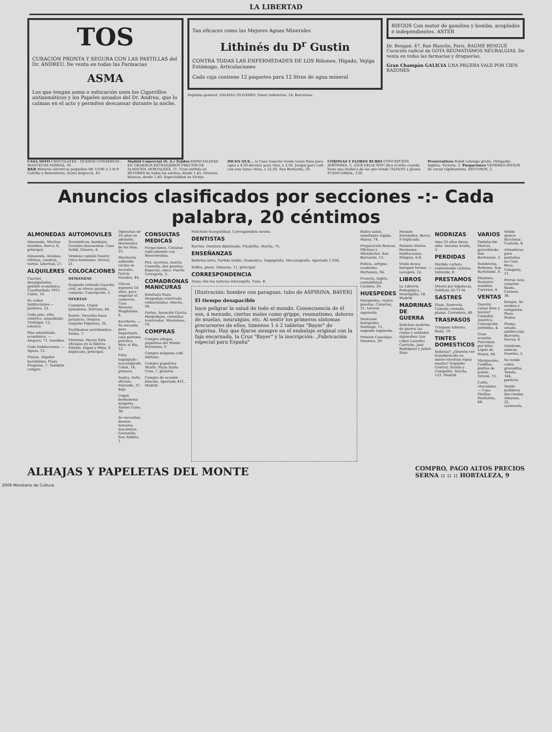LA LIBERTAD
TOS
CURACIÓN PRONTA Y SEGURA CON LAS PASTILLAS del Dr. ANDREU. De venta en todas las Farmacias
ASMA
Los que tengan asma o sofocación usen los Cigarrillos antiasmáticos y los Papeles azoados del Dr. Andreu, que lo calman en el acto y permiten descansar durante la noche.
Tan eficaces como las Mejores Aguas Minerales
Lithinés du D<sup>r</sup> Gustin
CONTRA TODAS LAS ENFERMEDADES DE LOS Riñones, Hígado, Vejiga Estómago, Articulaciones
Cada caja contiene 12 paquetes para 12 litros de agua mineral
Depósito general: DALMAU OLIVERES. Paseo Industrias, 14. Barcelona.
RIEGOS Con motor de gasolina y bomba, acoplados é independientes. ASTER
Dr. Bengué, 47, Rue Blanche, Paris. BAUME BENGUÉ Curación radical de GOTA REUMATISMOS NEURALGIAS. De venta en todas las farmacias y droguerías.
Gran Champán GALICIA UNA PRUEBA VALE POR CIEN RAZONES
CASA SOTO CHOCOLATES - QUESOS CONSERVAS - MANTECAS FERRAZ, 30
BKB Motores eléctricos pequeños DE 1/100 A 2 H-P Calviño y Rementería, Santa Engracia, 43
Madrid Comercial (S. A.) Tejidos ESPECIALIDAD EN GÉNEROS EXTRANJEROS PRECIOS DE ALMACÉN. HORTALEZA, 71. Gran surtido en RETORES de todos los anchos, desde 1,45. Géneros blancos, desde 1,40. Especialidad en Vichys.
DICEN QUE... la Casa Gaiache vende vasos finos para agua a 4,50 docena; para vino, a 3,50. Juegos para café con seis tazas china, a 22,50. San Bernardo, 20.
CORONAS Y FLORES RUBIO CONCEPCIÓN JERÓNIMA, 3. ¡QUÉ FELIZ SOY! dice el niño cuando tiene una muñeca de las que vende TILFANY a plazos. FUENCARRAL, 139.
Preservativos Pedid catálogo gratis. Ortopedia inglesa. Victoria, 2. Purgaciones VENÉREO-SIFILIS Se curan rápidamente. ESTUDIOS, 2.
Anuncios clasificados por secciones -:- Cada palabra, 20 céntimos
ALMONEDAS
Almoneda. Muchos muebles. Barco, 6, principal.
Almoneda. Alcobas, vitrinas, cuadros, varios. Libertad, 27.
ALQUILERES
Cuartos desalquilados, gestión económica. Casafundada 1915. Colón, 14.
Se ceden habitaciones.—Jardines, 33.
Cedo piso, sitio céntrico, amueblado. Trafalgar, 12, estanco.
Piso amueblado, económico. — Amparo, 71, muebles.
Cedo habitaciones. — Aguas, 12.
Pianos. Alquiler baratísimo. Plaza Progreso, 7. También compro.
AUTOMOVILES
Neumáticos, bandajes. Grandes descuentos. Casa Ardid, Génova, 4.
Véndese camión Saurer, cinco toneladas. Arenal, 21.
COLOCACIONES
DEMANDAS
Sargento retirado Guardia civil, se ofrece guarda, conserje. Concepción, 3.
OFERTAS
Camisera. Urgen ojaladoras. Serrano, 44.
Sastre. Necesita buen jornalero, Ovejero. Augusto Figueroa, 35.
Facilitamos servidumbre. Palma, 7.
Floristas. Hacen falta oficialas en la fábrica Flérida. Espoz y Mina, 6 duplicado, principal.
Operarias de 16 años en adelante. Hernández de los Ríos, 25.
Muchacha sabiendo cocina se necesita. García Paredes, 44.
Chicos mayores 14 años, para empezar el comercio. Casa Morales. Magdalena, 6.
Escritorio. — Se necesita para importante casa persona práctica. Mira el Río, 12.
Falta taquígrafo-mecanógrafo. Colón, 14, primero.
Sastra. Falta oficiala. Valverde, 37, bajo.
Urgen bordadoras máquina. Alonso Cano, 38.
Se necesitan buenos torneros mecánicos. Costanilla San Andrés, 1.
CONSULTAS MEDICAS
Purgaciones. Cúranse radicalmente con Bleurotrolina.
Piel, secretas, matriz. Consulta, dos pesetas. Especial, cinco. Fuerte Cerrajería, 5.
COMADRONAS MANICURAS
Estefanía Raso. Hospedaje reservado embarazadas. Atocha, 94.
Partos. Asunción García. Hospedajes, consultas reservadas. Mostenses, 10.
COMPRAS
Compro alhajas, papeletas del Monte. Hortaleza, 9.
Compro máquina café Adriana.
Compro papeletas Monte. Plaza Santa Cruz, 7, platería.
Compro de ocasión báscula. Apartado 431, Madrid.
Felicitote tranquilidad. Correspóndete nenita.
DENTISTAS
Barrios. Dentista diplomado, Filadelfia. Atocha, 75.
ENSEÑANZAS
Reforma letra, Partida Doble, Gramática, Taquigrafía, Mecanografía. Apartado 1.036.
Solfeo, piano. Almansa, 11, principal.
CORRESPONDENCIA
Nena: Sin tus noticias intranquilo. Tuyo, B.
[Ilustración: hombre con paraguas, tubo de ASPIRINA, BAYER]
El tiempo desapacible
hace peligrar la salud de todo el mundo. Consecuencia de él son, á menudo, ciertos males como grippe, reumatismo, dolores de muelas, neuralgias, etc. Al sentir los primeros síntomas precursores de ellos, tómense 1 ó 2 tabletas "Bayer" de Aspirina. Hay que fijarse siempre en el embalaje original con la faja encarnada, la Cruz "Bayer" y la inscripción: „Fabricación especial para España"
Bailes salón, enseñanza rápida. Mayor, 74.
Preparación Bancos, Oficinas y Ministerios. San Bernardo, 13.
Policía, antigua academia. Hortaleza, 94.
Francés, inglés, contabilidad. Carmen, 39.
HUESPEDES
Huéspedes, cuatro pesetas. Canarias, 31, tercero izquierda.
Deséanse huéspedes. Santiago, 11, segundo izquierda.
Pensión Canalejas. Montera, 20.
Pensión Fernández, Barco, 9 triplicado.
Pensión Nieves. Hermosas habitaciones. Peligros, 6-8.
Viuda desea huésped formal. — Lavapiés, 22.
LIBROS
La Librería Pedagógica, Desengaño, 18, Madrid.
MADRINAS DE GUERRA
Solicitan madrina de guerra las clases y soldados siguientes: Los cabos Leandro Carriche, José Rodríguez y Julián Sáez.
NODRIZAS
Ama 23 años desea niño. Antonio Acuña, 3.
PERDIDAS
Pérdida cartera conteniendo cédulas. Valverde, 8.
PRESTAMOS
Dinero por hipotecas. Teléfono 32-71 M.
SASTRES
Plaza. Sastrería. Calzado contado, plazos. Corredera, 40.
TRASPASOS
Traspaso taberna. Ruda, 19.
TINTES DOMESTICOS
Señoras!! ¿Queréis ver transformado en nuevo vuestras ropas usadas? Depósito Central: Susillo y Compañía. Atocha, 133. Madrid.
VARIOS
Ondulación Marcel, garantizada. San Bartolomé, 2.
Sombreros. Reformo. San Bartolomé, 8.
Ebanista. Restauro muebles. Carretas, 4.
VENTAS
Queréis calzar bien y barato? Calzados América. Concepción Jerónima, 4.
Gran ocasión. Porcelana por kilos. López de Hoyos, 94.
Marquesina. Codillos, puntas de jamón. Tetuán, 15.
Cafés, chocolates. — Casa Pinillos. Hortaleza, 68.
Vendo quince bicicletas. Castelló, 8.
Armaduras para pantallas en Casa Roca. Colegiata, 11.
Perros raza, canarios flauta. Carmen, 34.
Relojes. Se venden y componen. Plaza Postas.
Plomo, estaño, antifricción. Barruelo, Ferraz, 8.
Linoleum, esteras. Fuentes, 5.
Se vende cabra granadina. Toledo, 144, portería.
Vendo jardinera dos ruedas. Almansa, 22, carnicería.
ALHAJAS Y PAPELETAS DEL MONTE COMPRO, PAGO ALTOS PRECIOS
SERNA :: :: :: HORTALEZA, 9
2009 Ministerio de Cultura